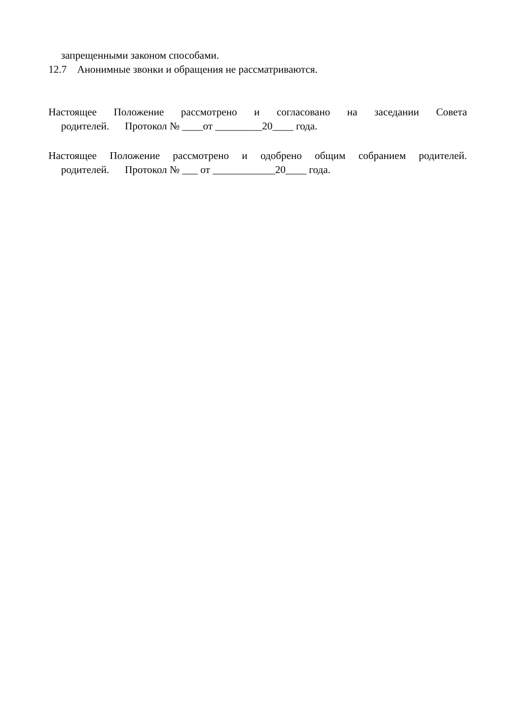запрещенными законом способами.
12.7 Анонимные звонки и обращения не рассматриваются.
Настоящее Положение рассмотрено и согласовано на заседании Совета
родителей. Протокол № ____от _________20____ года.
Настоящее Положение рассмотрено и одобрено общим собранием родителей.
родителей. Протокол № ___ от ____________20____ года.